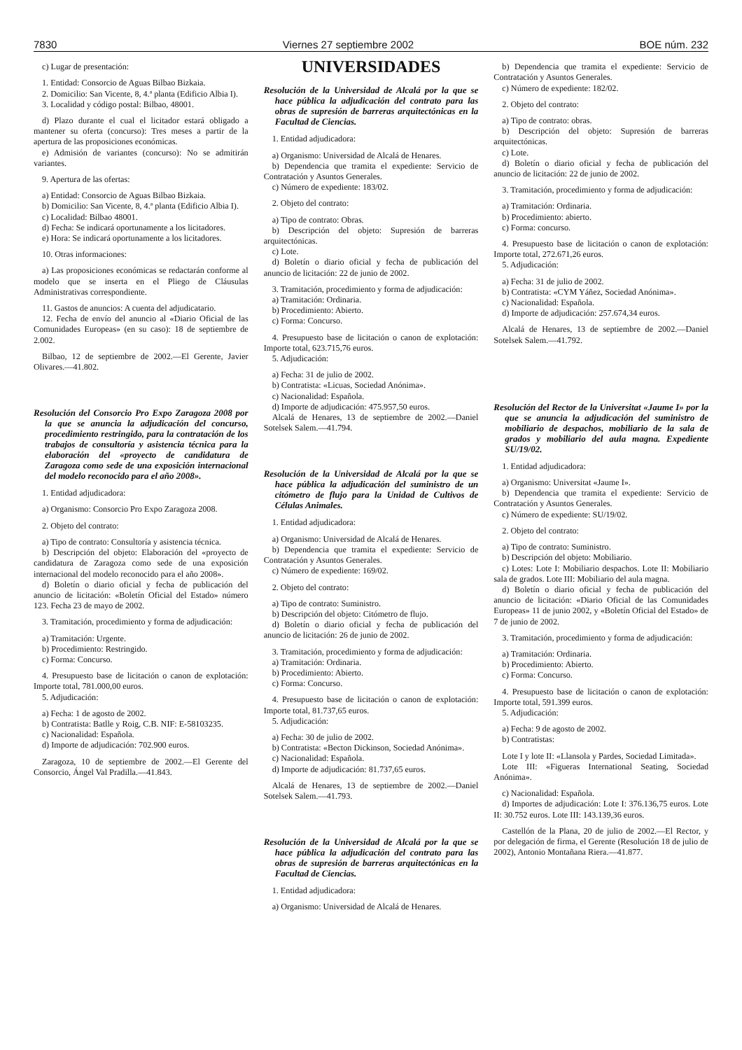7830 Viernes 27 septiembre 2002 BOE núm. 232
c) Lugar de presentación:
1. Entidad: Consorcio de Aguas Bilbao Bizkaia.
2. Domicilio: San Vicente, 8, 4.ª planta (Edificio Albia I).
3. Localidad y código postal: Bilbao, 48001.
d) Plazo durante el cual el licitador estará obligado a mantener su oferta (concurso): Tres meses a partir de la apertura de las proposiciones económicas.
e) Admisión de variantes (concurso): No se admitirán variantes.
9. Apertura de las ofertas:
a) Entidad: Consorcio de Aguas Bilbao Bizkaia.
b) Domicilio: San Vicente, 8, 4.ª planta (Edificio Albia I).
c) Localidad: Bilbao 48001.
d) Fecha: Se indicará oportunamente a los licitadores.
e) Hora: Se indicará oportunamente a los licitadores.
10. Otras informaciones:
a) Las proposiciones económicas se redactarán conforme al modelo que se inserta en el Pliego de Cláusulas Administrativas correspondiente.
11. Gastos de anuncios: A cuenta del adjudicatario.
12. Fecha de envío del anuncio al «Diario Oficial de las Comunidades Europeas» (en su caso): 18 de septiembre de 2.002.
Bilbao, 12 de septiembre de 2002.—El Gerente, Javier Olivares.—41.802.
Resolución del Consorcio Pro Expo Zaragoza 2008 por la que se anuncia la adjudicación del concurso, procedimiento restringido, para la contratación de los trabajos de consultoría y asistencia técnica para la elaboración del «proyecto de candidatura de Zaragoza como sede de una exposición internacional del modelo reconocido para el año 2008».
1. Entidad adjudicadora:
a) Organismo: Consorcio Pro Expo Zaragoza 2008.
2. Objeto del contrato:
a) Tipo de contrato: Consultoría y asistencia técnica.
b) Descripción del objeto: Elaboración del «proyecto de candidatura de Zaragoza como sede de una exposición internacional del modelo reconocido para el año 2008».
d) Boletín o diario oficial y fecha de publicación del anuncio de licitación: «Boletín Oficial del Estado» número 123. Fecha 23 de mayo de 2002.
3. Tramitación, procedimiento y forma de adjudicación:
a) Tramitación: Urgente.
b) Procedimiento: Restringido.
c) Forma: Concurso.
4. Presupuesto base de licitación o canon de explotación: Importe total, 781.000,00 euros.
5. Adjudicación:
a) Fecha: 1 de agosto de 2002.
b) Contratista: Batlle y Roig, C.B. NIF: E-58103235.
c) Nacionalidad: Española.
d) Importe de adjudicación: 702.900 euros.
Zaragoza, 10 de septiembre de 2002.—El Gerente del Consorcio, Ángel Val Pradilla.—41.843.
UNIVERSIDADES
Resolución de la Universidad de Alcalá por la que se hace pública la adjudicación del contrato para las obras de supresión de barreras arquitectónicas en la Facultad de Ciencias.
1. Entidad adjudicadora:
a) Organismo: Universidad de Alcalá de Henares.
b) Dependencia que tramita el expediente: Servicio de Contratación y Asuntos Generales.
c) Número de expediente: 183/02.
2. Objeto del contrato:
a) Tipo de contrato: Obras.
b) Descripción del objeto: Supresión de barreras arquitectónicas.
c) Lote.
d) Boletín o diario oficial y fecha de publicación del anuncio de licitación: 22 de junio de 2002.
3. Tramitación, procedimiento y forma de adjudicación:
a) Tramitación: Ordinaria.
b) Procedimiento: Abierto.
c) Forma: Concurso.
4. Presupuesto base de licitación o canon de explotación: Importe total, 623.715,76 euros.
5. Adjudicación:
a) Fecha: 31 de julio de 2002.
b) Contratista: «Licuas, Sociedad Anónima».
c) Nacionalidad: Española.
d) Importe de adjudicación: 475.957,50 euros.
Alcalá de Henares, 13 de septiembre de 2002.—Daniel Sotelsek Salem.—41.794.
Resolución de la Universidad de Alcalá por la que se hace pública la adjudicación del suministro de un citómetro de flujo para la Unidad de Cultivos de Células Animales.
1. Entidad adjudicadora:
a) Organismo: Universidad de Alcalá de Henares.
b) Dependencia que tramita el expediente: Servicio de Contratación y Asuntos Generales.
c) Número de expediente: 169/02.
2. Objeto del contrato:
a) Tipo de contrato: Suministro.
b) Descripción del objeto: Citómetro de flujo.
d) Boletín o diario oficial y fecha de publicación del anuncio de licitación: 26 de junio de 2002.
3. Tramitación, procedimiento y forma de adjudicación:
a) Tramitación: Ordinaria.
b) Procedimiento: Abierto.
c) Forma: Concurso.
4. Presupuesto base de licitación o canon de explotación: Importe total, 81.737,65 euros.
5. Adjudicación:
a) Fecha: 30 de julio de 2002.
b) Contratista: «Becton Dickinson, Sociedad Anónima».
c) Nacionalidad: Española.
d) Importe de adjudicación: 81.737,65 euros.
Alcalá de Henares, 13 de septiembre de 2002.—Daniel Sotelsek Salem.—41.793.
Resolución de la Universidad de Alcalá por la que se hace pública la adjudicación del contrato para las obras de supresión de barreras arquitectónicas en la Facultad de Ciencias.
1. Entidad adjudicadora:
a) Organismo: Universidad de Alcalá de Henares.
b) Dependencia que tramita el expediente: Servicio de Contratación y Asuntos Generales.
c) Número de expediente: 182/02.
2. Objeto del contrato:
a) Tipo de contrato: obras.
b) Descripción del objeto: Supresión de barreras arquitectónicas.
c) Lote.
d) Boletín o diario oficial y fecha de publicación del anuncio de licitación: 22 de junio de 2002.
3. Tramitación, procedimiento y forma de adjudicación:
a) Tramitación: Ordinaria.
b) Procedimiento: abierto.
c) Forma: concurso.
4. Presupuesto base de licitación o canon de explotación: Importe total, 272.671,26 euros.
5. Adjudicación:
a) Fecha: 31 de julio de 2002.
b) Contratista: «CYM Yáñez, Sociedad Anónima».
c) Nacionalidad: Española.
d) Importe de adjudicación: 257.674,34 euros.
Alcalá de Henares, 13 de septiembre de 2002.—Daniel Sotelsek Salem.—41.792.
Resolución del Rector de la Universitat «Jaume I» por la que se anuncia la adjudicación del suministro de mobiliario de despachos, mobiliario de la sala de grados y mobiliario del aula magna. Expediente SU/19/02.
1. Entidad adjudicadora:
a) Organismo: Universitat «Jaume I».
b) Dependencia que tramita el expediente: Servicio de Contratación y Asuntos Generales.
c) Número de expediente: SU/19/02.
2. Objeto del contrato:
a) Tipo de contrato: Suministro.
b) Descripción del objeto: Mobiliario.
c) Lotes: Lote I: Mobiliario despachos. Lote II: Mobiliario sala de grados. Lote III: Mobiliario del aula magna.
d) Boletín o diario oficial y fecha de publicación del anuncio de licitación: «Diario Oficial de las Comunidades Europeas» 11 de junio 2002, y «Boletín Oficial del Estado» de 7 de junio de 2002.
3. Tramitación, procedimiento y forma de adjudicación:
a) Tramitación: Ordinaria.
b) Procedimiento: Abierto.
c) Forma: Concurso.
4. Presupuesto base de licitación o canon de explotación: Importe total, 591.399 euros.
5. Adjudicación:
a) Fecha: 9 de agosto de 2002.
b) Contratistas:
Lote I y lote II: «Llansola y Pardes, Sociedad Limitada».
Lote III: «Figueras International Seating, Sociedad Anónima».
c) Nacionalidad: Española.
d) Importes de adjudicación: Lote I: 376.136,75 euros. Lote II: 30.752 euros. Lote III: 143.139,36 euros.
Castellón de la Plana, 20 de julio de 2002.—El Rector, y por delegación de firma, el Gerente (Resolución 18 de julio de 2002), Antonio Montañana Riera.—41.877.